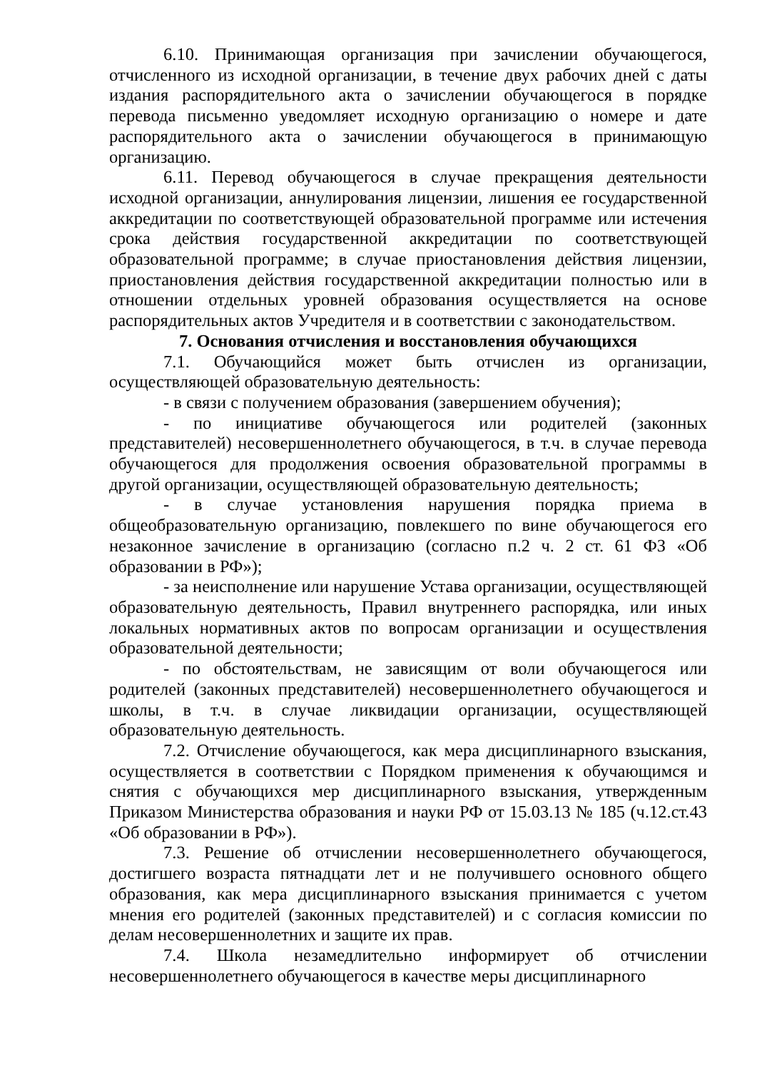6.10. Принимающая организация при зачислении обучающегося, отчисленного из исходной организации, в течение двух рабочих дней с даты издания распорядительного акта о зачислении обучающегося в порядке перевода письменно уведомляет исходную организацию о номере и дате распорядительного акта о зачислении обучающегося в принимающую организацию.
6.11. Перевод обучающегося в случае прекращения деятельности исходной организации, аннулирования лицензии, лишения ее государственной аккредитации по соответствующей образовательной программе или истечения срока действия государственной аккредитации по соответствующей образовательной программе; в случае приостановления действия лицензии, приостановления действия государственной аккредитации полностью или в отношении отдельных уровней образования осуществляется на основе распорядительных актов Учредителя и в соответствии с законодательством.
7. Основания отчисления и восстановления обучающихся
7.1. Обучающийся может быть отчислен из организации, осуществляющей образовательную деятельность:
- в связи с получением образования (завершением обучения);
- по инициативе обучающегося или родителей (законных представителей) несовершеннолетнего обучающегося, в т.ч. в случае перевода обучающегося для продолжения освоения образовательной программы в другой организации, осуществляющей образовательную деятельность;
- в случае установления нарушения порядка приема в общеобразовательную организацию, повлекшего по вине обучающегося его незаконное зачисление в организацию (согласно п.2 ч. 2 ст. 61 ФЗ «Об образовании в РФ»);
- за неисполнение или нарушение Устава организации, осуществляющей образовательную деятельность, Правил внутреннего распорядка, или иных локальных нормативных актов по вопросам организации и осуществления образовательной деятельности;
- по обстоятельствам, не зависящим от воли обучающегося или родителей (законных представителей) несовершеннолетнего обучающегося и школы, в т.ч. в случае ликвидации организации, осуществляющей образовательную деятельность.
7.2. Отчисление обучающегося, как мера дисциплинарного взыскания, осуществляется в соответствии с Порядком применения к обучающимся и снятия с обучающихся мер дисциплинарного взыскания, утвержденным Приказом Министерства образования и науки РФ от 15.03.13 № 185 (ч.12.ст.43 «Об образовании в РФ»).
7.3. Решение об отчислении несовершеннолетнего обучающегося, достигшего возраста пятнадцати лет и не получившего основного общего образования, как мера дисциплинарного взыскания принимается с учетом мнения его родителей (законных представителей) и с согласия комиссии по делам несовершеннолетних и защите их прав.
7.4. Школа незамедлительно информирует об отчислении несовершеннолетнего обучающегося в качестве меры дисциплинарного